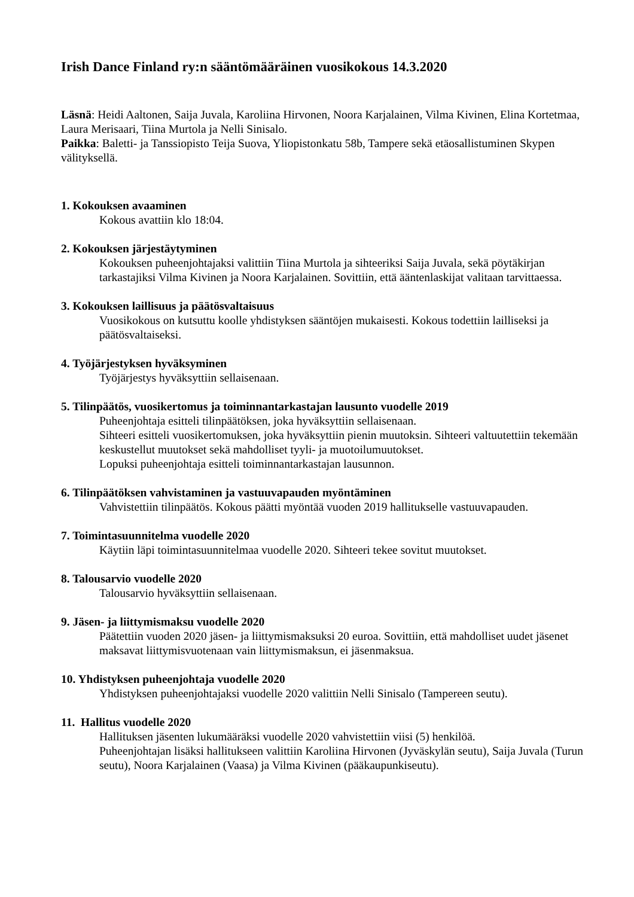Irish Dance Finland ry:n sääntömääräinen vuosikokous 14.3.2020
Läsnä: Heidi Aaltonen, Saija Juvala, Karoliina Hirvonen, Noora Karjalainen, Vilma Kivinen, Elina Kortetmaa, Laura Merisaari, Tiina Murtola ja Nelli Sinisalo.
Paikka: Baletti- ja Tanssiopisto Teija Suova, Yliopistonkatu 58b, Tampere sekä etäosallistuminen Skypen välityksellä.
1. Kokouksen avaaminen
Kokous avattiin klo 18:04.
2. Kokouksen järjestäytyminen
Kokouksen puheenjohtajaksi valittiin Tiina Murtola ja sihteeriksi Saija Juvala, sekä pöytäkirjan tarkastajiksi Vilma Kivinen ja Noora Karjalainen. Sovittiin, että ääntenlaskijat valitaan tarvittaessa.
3. Kokouksen laillisuus ja päätösvaltaisuus
Vuosikokous on kutsuttu koolle yhdistyksen sääntöjen mukaisesti. Kokous todettiin lailliseksi ja päätösvaltaiseksi.
4. Työjärjestyksen hyväksyminen
Työjärjestys hyväksyttiin sellaisenaan.
5. Tilinpäätös, vuosikertomus ja toiminnantarkastajan lausunto vuodelle 2019
Puheenjohtaja esitteli tilinpäätöksen, joka hyväksyttiin sellaisenaan.
Sihteeri esitteli vuosikertomuksen, joka hyväksyttiin pienin muutoksin. Sihteeri valtuutettiin tekemään keskustellut muutokset sekä mahdolliset tyyli- ja muotoilumuutokset.
Lopuksi puheenjohtaja esitteli toiminnantarkastajan lausunnon.
6. Tilinpäätöksen vahvistaminen ja vastuuvapauden myöntäminen
Vahvistettiin tilinpäätös. Kokous päätti myöntää vuoden 2019 hallitukselle vastuuvapauden.
7. Toimintasuunnitelma vuodelle 2020
Käytiin läpi toimintasuunnitelmaa vuodelle 2020. Sihteeri tekee sovitut muutokset.
8. Talousarvio vuodelle 2020
Talousarvio hyväksyttiin sellaisenaan.
9. Jäsen- ja liittymismaksu vuodelle 2020
Päätettiin vuoden 2020 jäsen- ja liittymismaksuksi 20 euroa. Sovittiin, että mahdolliset uudet jäsenet maksavat liittymisvuotenaan vain liittymismaksun, ei jäsenmaksua.
10. Yhdistyksen puheenjohtaja vuodelle 2020
Yhdistyksen puheenjohtajaksi vuodelle 2020 valittiin Nelli Sinisalo (Tampereen seutu).
11. Hallitus vuodelle 2020
Hallituksen jäsenten lukumääräksi vuodelle 2020 vahvistettiin viisi (5) henkilöä.
Puheenjohtajan lisäksi hallitukseen valittiin Karoliina Hirvonen (Jyväskylän seutu), Saija Juvala (Turun seutu), Noora Karjalainen (Vaasa) ja Vilma Kivinen (pääkaupunkiseutu).